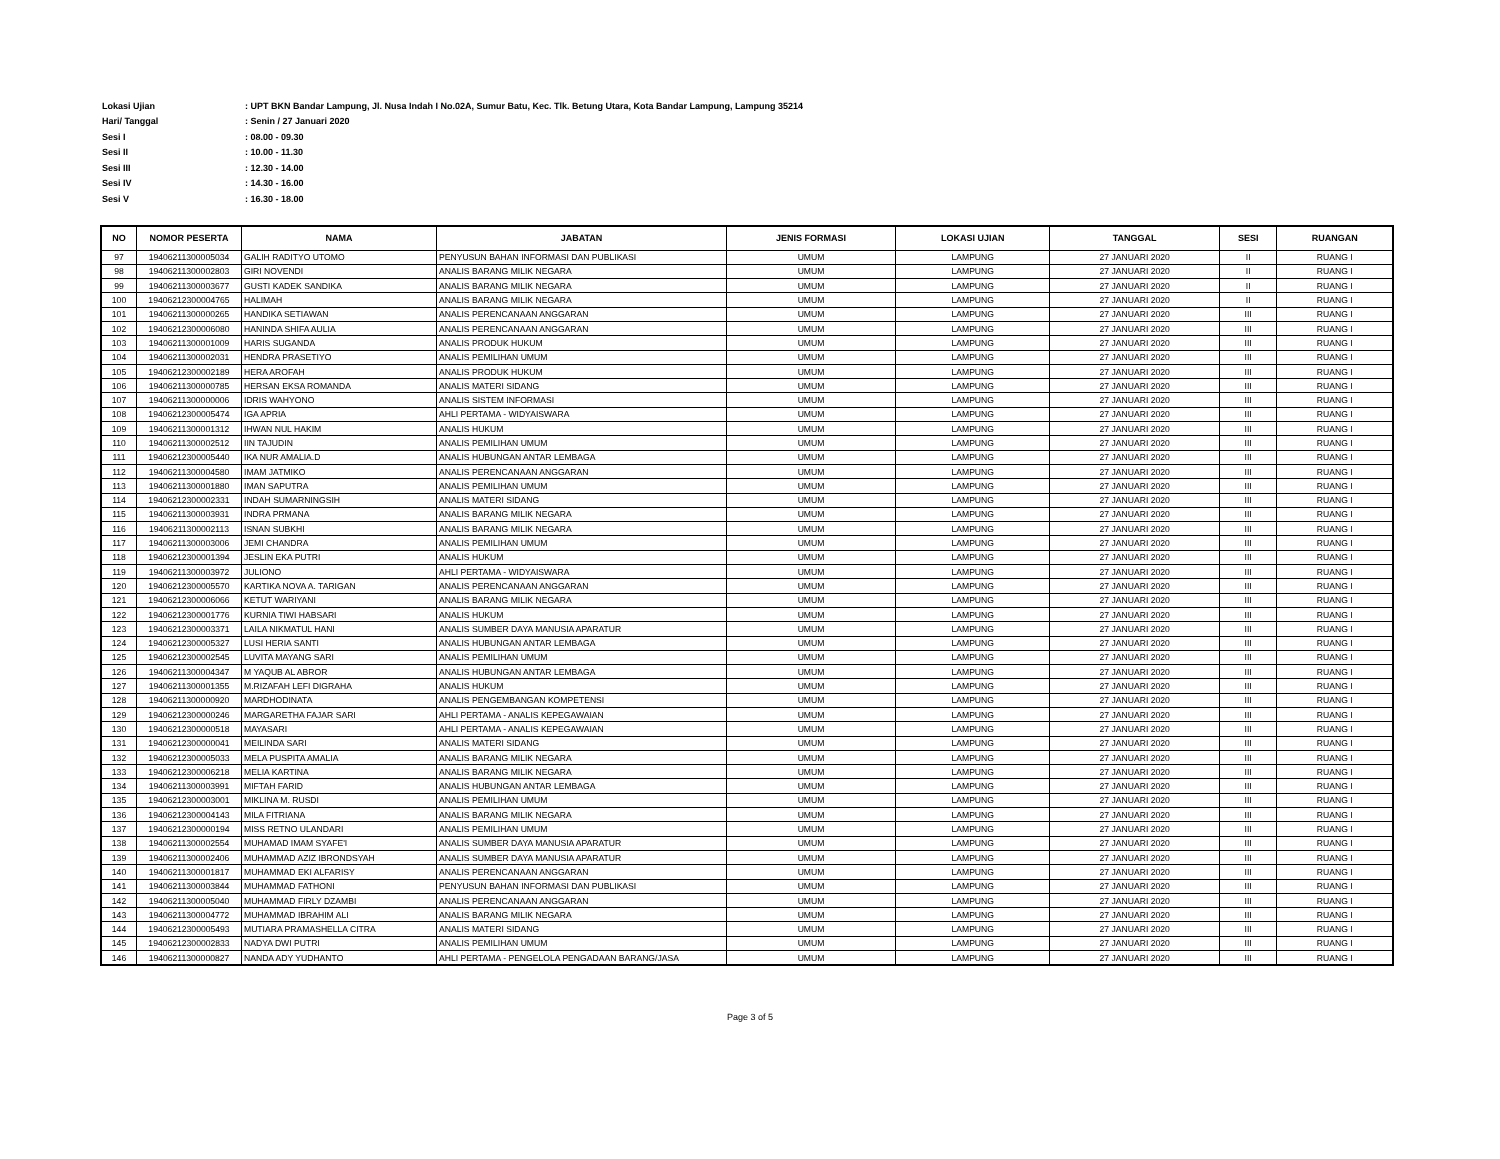Lokasi Ujian: UPT BKN Bandar Lampung, Jl. Nusa Indah I No.02A, Sumur Batu, Kec. Tlk. Betung Utara, Kota Bandar Lampung, Lampung 35214
Hari/ Tanggal: Senin / 27 Januari 2020
Sesi I: 08.00 - 09.30
Sesi II: 10.00 - 11.30
Sesi III: 12.30 - 14.00
Sesi IV: 14.30 - 16.00
Sesi V: 16.30 - 18.00
| NO | NOMOR PESERTA | NAMA | JABATAN | JENIS FORMASI | LOKASI UJIAN | TANGGAL | SESI | RUANGAN |
| --- | --- | --- | --- | --- | --- | --- | --- | --- |
| 97 | 19406211300005034 | GALIH RADITYO UTOMO | PENYUSUN BAHAN INFORMASI DAN PUBLIKASI | UMUM | LAMPUNG | 27 JANUARI 2020 | II | RUANG I |
| 98 | 19406211300002803 | GIRI NOVENDI | ANALIS BARANG MILIK NEGARA | UMUM | LAMPUNG | 27 JANUARI 2020 | II | RUANG I |
| 99 | 19406211300003677 | GUSTI KADEK SANDIKA | ANALIS BARANG MILIK NEGARA | UMUM | LAMPUNG | 27 JANUARI 2020 | II | RUANG I |
| 100 | 19406212300004765 | HALIMAH | ANALIS BARANG MILIK NEGARA | UMUM | LAMPUNG | 27 JANUARI 2020 | II | RUANG I |
| 101 | 19406211300000265 | HANDIKA SETIAWAN | ANALIS PERENCANAAN ANGGARAN | UMUM | LAMPUNG | 27 JANUARI 2020 | III | RUANG I |
| 102 | 19406212300006080 | HANINDA SHIFA AULIA | ANALIS PERENCANAAN ANGGARAN | UMUM | LAMPUNG | 27 JANUARI 2020 | III | RUANG I |
| 103 | 19406211300001009 | HARIS SUGANDA | ANALIS PRODUK HUKUM | UMUM | LAMPUNG | 27 JANUARI 2020 | III | RUANG I |
| 104 | 19406211300002031 | HENDRA PRASETIYO | ANALIS PEMILIHAN UMUM | UMUM | LAMPUNG | 27 JANUARI 2020 | III | RUANG I |
| 105 | 19406212300002189 | HERA AROFAH | ANALIS PRODUK HUKUM | UMUM | LAMPUNG | 27 JANUARI 2020 | III | RUANG I |
| 106 | 19406211300000785 | HERSAN EKSA ROMANDA | ANALIS MATERI SIDANG | UMUM | LAMPUNG | 27 JANUARI 2020 | III | RUANG I |
| 107 | 19406211300000006 | IDRIS WAHYONO | ANALIS SISTEM INFORMASI | UMUM | LAMPUNG | 27 JANUARI 2020 | III | RUANG I |
| 108 | 19406212300005474 | IGA APRIA | AHLI PERTAMA - WIDYAISWARA | UMUM | LAMPUNG | 27 JANUARI 2020 | III | RUANG I |
| 109 | 19406211300001312 | IHWAN NUL HAKIM | ANALIS HUKUM | UMUM | LAMPUNG | 27 JANUARI 2020 | III | RUANG I |
| 110 | 19406211300002512 | IIN TAJUDIN | ANALIS PEMILIHAN UMUM | UMUM | LAMPUNG | 27 JANUARI 2020 | III | RUANG I |
| 111 | 19406212300005440 | IKA NUR AMALIA.D | ANALIS HUBUNGAN ANTAR LEMBAGA | UMUM | LAMPUNG | 27 JANUARI 2020 | III | RUANG I |
| 112 | 19406211300004580 | IMAM JATMIKO | ANALIS PERENCANAAN ANGGARAN | UMUM | LAMPUNG | 27 JANUARI 2020 | III | RUANG I |
| 113 | 19406211300001880 | IMAN SAPUTRA | ANALIS PEMILIHAN UMUM | UMUM | LAMPUNG | 27 JANUARI 2020 | III | RUANG I |
| 114 | 19406212300002331 | INDAH SUMARNINGSIH | ANALIS MATERI SIDANG | UMUM | LAMPUNG | 27 JANUARI 2020 | III | RUANG I |
| 115 | 19406211300003931 | INDRA PRMANA | ANALIS BARANG MILIK NEGARA | UMUM | LAMPUNG | 27 JANUARI 2020 | III | RUANG I |
| 116 | 19406211300002113 | ISNAN SUBKHI | ANALIS BARANG MILIK NEGARA | UMUM | LAMPUNG | 27 JANUARI 2020 | III | RUANG I |
| 117 | 19406211300003006 | JEMI CHANDRA | ANALIS PEMILIHAN UMUM | UMUM | LAMPUNG | 27 JANUARI 2020 | III | RUANG I |
| 118 | 19406212300001394 | JESLIN EKA PUTRI | ANALIS HUKUM | UMUM | LAMPUNG | 27 JANUARI 2020 | III | RUANG I |
| 119 | 19406211300003972 | JULIONO | AHLI PERTAMA - WIDYAISWARA | UMUM | LAMPUNG | 27 JANUARI 2020 | III | RUANG I |
| 120 | 19406212300005570 | KARTIKA NOVA A. TARIGAN | ANALIS PERENCANAAN ANGGARAN | UMUM | LAMPUNG | 27 JANUARI 2020 | III | RUANG I |
| 121 | 19406212300006066 | KETUT WARIYANI | ANALIS BARANG MILIK NEGARA | UMUM | LAMPUNG | 27 JANUARI 2020 | III | RUANG I |
| 122 | 19406212300001776 | KURNIA TIWI HABSARI | ANALIS HUKUM | UMUM | LAMPUNG | 27 JANUARI 2020 | III | RUANG I |
| 123 | 19406212300003371 | LAILA NIKMATUL HANI | ANALIS SUMBER DAYA MANUSIA APARATUR | UMUM | LAMPUNG | 27 JANUARI 2020 | III | RUANG I |
| 124 | 19406212300005327 | LUSI HERIA SANTI | ANALIS HUBUNGAN ANTAR LEMBAGA | UMUM | LAMPUNG | 27 JANUARI 2020 | III | RUANG I |
| 125 | 19406212300002545 | LUVITA MAYANG SARI | ANALIS PEMILIHAN UMUM | UMUM | LAMPUNG | 27 JANUARI 2020 | III | RUANG I |
| 126 | 19406211300004347 | M YAQUB AL ABROR | ANALIS HUBUNGAN ANTAR LEMBAGA | UMUM | LAMPUNG | 27 JANUARI 2020 | III | RUANG I |
| 127 | 19406211300001355 | M.RIZAFAH LEFI DIGRAHA | ANALIS HUKUM | UMUM | LAMPUNG | 27 JANUARI 2020 | III | RUANG I |
| 128 | 19406211300000920 | MARDHODINATA | ANALIS PENGEMBANGAN KOMPETENSI | UMUM | LAMPUNG | 27 JANUARI 2020 | III | RUANG I |
| 129 | 19406212300000246 | MARGARETHA FAJAR SARI | AHLI PERTAMA - ANALIS KEPEGAWAIAN | UMUM | LAMPUNG | 27 JANUARI 2020 | III | RUANG I |
| 130 | 19406212300000518 | MAYASARI | AHLI PERTAMA - ANALIS KEPEGAWAIAN | UMUM | LAMPUNG | 27 JANUARI 2020 | III | RUANG I |
| 131 | 19406212300000041 | MEILINDA SARI | ANALIS MATERI SIDANG | UMUM | LAMPUNG | 27 JANUARI 2020 | III | RUANG I |
| 132 | 19406212300005033 | MELA PUSPITA AMALIA | ANALIS BARANG MILIK NEGARA | UMUM | LAMPUNG | 27 JANUARI 2020 | III | RUANG I |
| 133 | 19406212300006218 | MELIA KARTINA | ANALIS BARANG MILIK NEGARA | UMUM | LAMPUNG | 27 JANUARI 2020 | III | RUANG I |
| 134 | 19406211300003991 | MIFTAH FARID | ANALIS HUBUNGAN ANTAR LEMBAGA | UMUM | LAMPUNG | 27 JANUARI 2020 | III | RUANG I |
| 135 | 19406212300003001 | MIKLINA M. RUSDI | ANALIS PEMILIHAN UMUM | UMUM | LAMPUNG | 27 JANUARI 2020 | III | RUANG I |
| 136 | 19406212300004143 | MILA FITRIANA | ANALIS BARANG MILIK NEGARA | UMUM | LAMPUNG | 27 JANUARI 2020 | III | RUANG I |
| 137 | 19406212300000194 | MISS RETNO ULANDARI | ANALIS PEMILIHAN UMUM | UMUM | LAMPUNG | 27 JANUARI 2020 | III | RUANG I |
| 138 | 19406211300002554 | MUHAMAD IMAM SYAFE'I | ANALIS SUMBER DAYA MANUSIA APARATUR | UMUM | LAMPUNG | 27 JANUARI 2020 | III | RUANG I |
| 139 | 19406211300002406 | MUHAMMAD AZIZ IBRONDSYAH | ANALIS SUMBER DAYA MANUSIA APARATUR | UMUM | LAMPUNG | 27 JANUARI 2020 | III | RUANG I |
| 140 | 19406211300001817 | MUHAMMAD EKI ALFARISY | ANALIS PERENCANAAN ANGGARAN | UMUM | LAMPUNG | 27 JANUARI 2020 | III | RUANG I |
| 141 | 19406211300003844 | MUHAMMAD FATHONI | PENYUSUN BAHAN INFORMASI DAN PUBLIKASI | UMUM | LAMPUNG | 27 JANUARI 2020 | III | RUANG I |
| 142 | 19406211300005040 | MUHAMMAD FIRLY DZAMBI | ANALIS PERENCANAAN ANGGARAN | UMUM | LAMPUNG | 27 JANUARI 2020 | III | RUANG I |
| 143 | 19406211300004772 | MUHAMMAD IBRAHIM ALI | ANALIS BARANG MILIK NEGARA | UMUM | LAMPUNG | 27 JANUARI 2020 | III | RUANG I |
| 144 | 19406212300005493 | MUTIARA PRAMASHELLA CITRA | ANALIS MATERI SIDANG | UMUM | LAMPUNG | 27 JANUARI 2020 | III | RUANG I |
| 145 | 19406212300002833 | NADYA DWI PUTRI | ANALIS PEMILIHAN UMUM | UMUM | LAMPUNG | 27 JANUARI 2020 | III | RUANG I |
| 146 | 19406211300000827 | NANDA ADY YUDHANTO | AHLI PERTAMA - PENGELOLA PENGADAAN BARANG/JASA | UMUM | LAMPUNG | 27 JANUARI 2020 | III | RUANG I |
Page 3 of 5